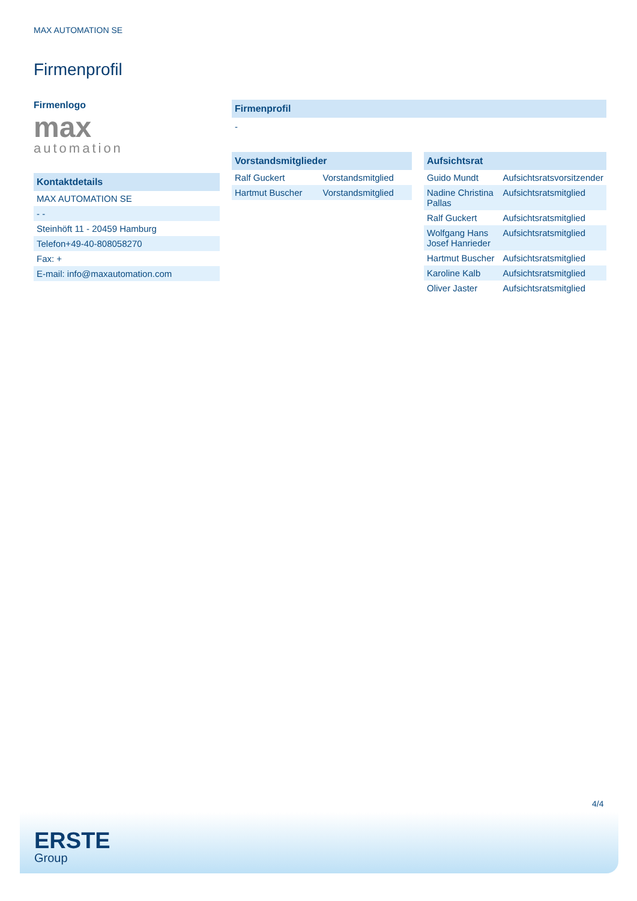MAX AUTOMATION SE
Firmenprofil
Firmenlogo
max
automation
Kontaktdetails
| MAX AUTOMATION SE |
| - - |
| Steinhöft 11 - 20459 Hamburg |
| Telefon+49-40-808058270 |
| Fax: + |
| E-mail: info@maxautomation.com |
Firmenprofil
-
Vorstandsmitglieder
| Ralf Guckert | Vorstandsmitglied |
| Hartmut Buscher | Vorstandsmitglied |
Aufsichtsrat
| Guido Mundt | Aufsichtsratsvorsitzender |
| Nadine Christina Pallas | Aufsichtsratsmitglied |
| Ralf Guckert | Aufsichtsratsmitglied |
| Wolfgang Hans Josef Hanrieder | Aufsichtsratsmitglied |
| Hartmut Buscher | Aufsichtsratsmitglied |
| Karoline Kalb | Aufsichtsratsmitglied |
| Oliver Jaster | Aufsichtsratsmitglied |
4/4
ERSTE
Group